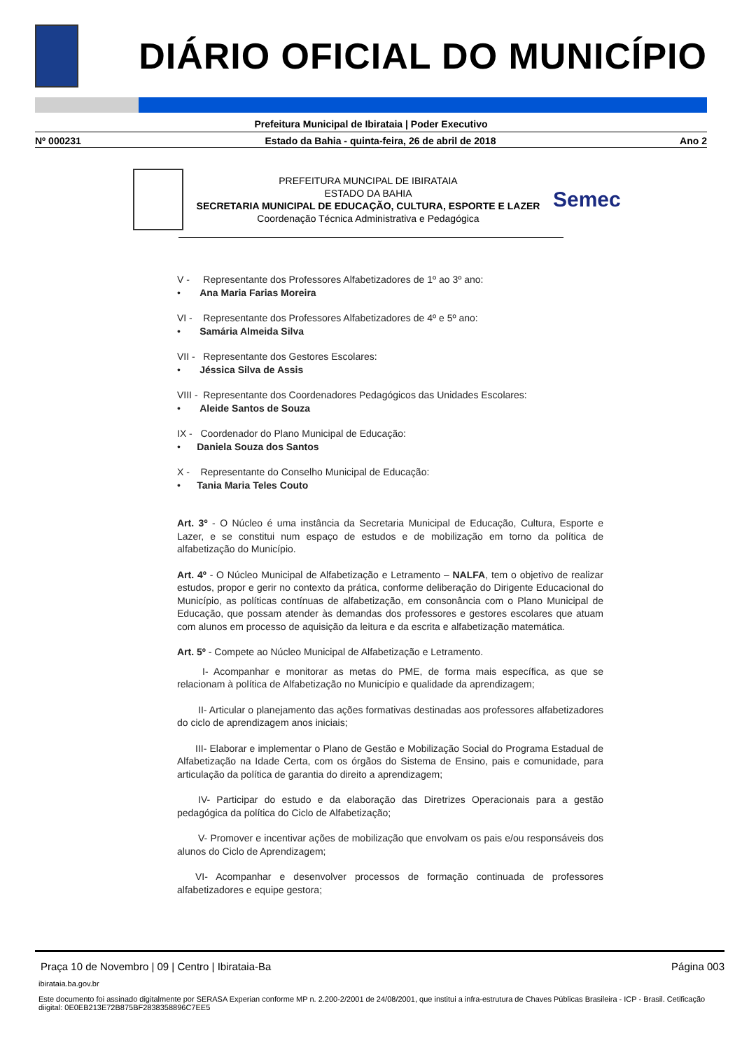DIÁRIO OFICIAL DO MUNICÍPIO
Prefeitura Municipal de Ibirataia | Poder Executivo
Nº 000231 Estado da Bahia - quinta-feira, 26 de abril de 2018 Ano 2
PREFEITURA MUNCIPAL DE IBIRATAIA
ESTADO DA BAHIA
SECRETARIA MUNICIPAL DE EDUCAÇÃO, CULTURA, ESPORTE E LAZER
Coordenação Técnica Administrativa e Pedagógica
Semec
V - Representante dos Professores Alfabetizadores de 1º ao 3º ano:
• Ana Maria Farias Moreira
VI - Representante dos Professores Alfabetizadores de 4º e 5º ano:
• Samária Almeida Silva
VII - Representante dos Gestores Escolares:
• Jéssica Silva de Assis
VIII - Representante dos Coordenadores Pedagógicos das Unidades Escolares:
• Aleide Santos de Souza
IX - Coordenador do Plano Municipal de Educação:
• Daniela Souza dos Santos
X - Representante do Conselho Municipal de Educação:
• Tania Maria Teles Couto
Art. 3º - O Núcleo é uma instância da Secretaria Municipal de Educação, Cultura, Esporte e Lazer, e se constitui num espaço de estudos e de mobilização em torno da política de alfabetização do Município.
Art. 4º - O Núcleo Municipal de Alfabetização e Letramento – NALFA, tem o objetivo de realizar estudos, propor e gerir no contexto da prática, conforme deliberação do Dirigente Educacional do Município, as políticas contínuas de alfabetização, em consonância com o Plano Municipal de Educação, que possam atender às demandas dos professores e gestores escolares que atuam com alunos em processo de aquisição da leitura e da escrita e alfabetização matemática.
Art. 5º - Compete ao Núcleo Municipal de Alfabetização e Letramento.
I- Acompanhar e monitorar as metas do PME, de forma mais específica, as que se relacionam à política de Alfabetização no Município e qualidade da aprendizagem;
II- Articular o planejamento das ações formativas destinadas aos professores alfabetizadores do ciclo de aprendizagem anos iniciais;
III- Elaborar e implementar o Plano de Gestão e Mobilização Social do Programa Estadual de Alfabetização na Idade Certa, com os órgãos do Sistema de Ensino, pais e comunidade, para articulação da política de garantia do direito a aprendizagem;
IV- Participar do estudo e da elaboração das Diretrizes Operacionais para a gestão pedagógica da política do Ciclo de Alfabetização;
V- Promover e incentivar ações de mobilização que envolvam os pais e/ou responsáveis dos alunos do Ciclo de Aprendizagem;
VI- Acompanhar e desenvolver processos de formação continuada de professores alfabetizadores e equipe gestora;
Praça 10 de Novembro | 09 | Centro | Ibirataia-Ba Página 003
ibirataia.ba.gov.br
Este documento foi assinado digitalmente por SERASA Experian conforme MP n. 2.200-2/2001 de 24/08/2001, que institui a infra-estrutura de Chaves Públicas Brasileira - ICP - Brasil. Cetificação diigital: 0E0EB213E72B875BF2838358896C7EE5